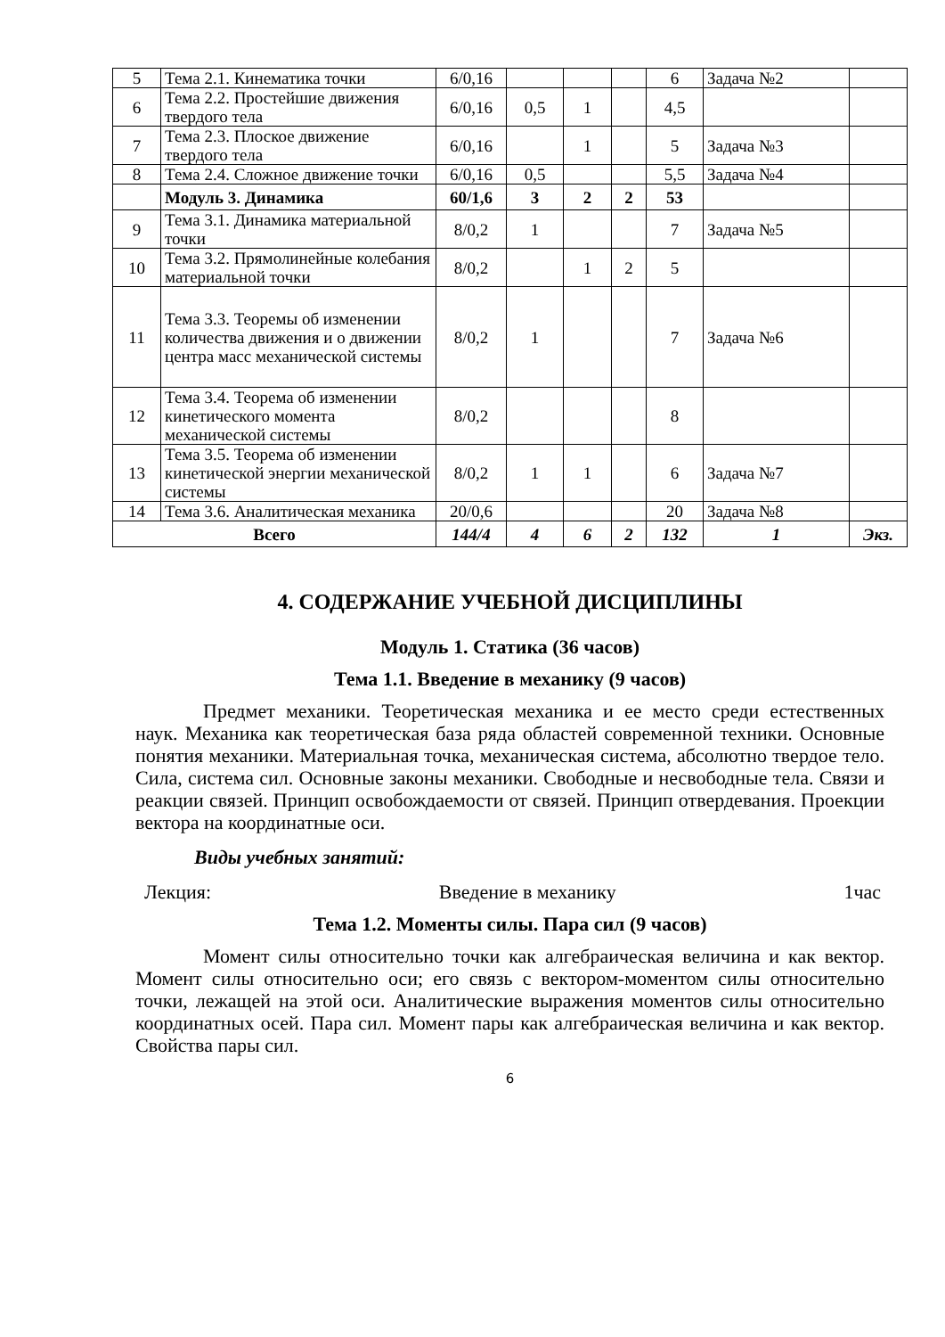| 5 | Тема 2.1. Кинематика точки | 6/0,16 | | | | 6 | Задача №2 | |
| 6 | Тема 2.2. Простейшие движения твердого тела | 6/0,16 | 0,5 | 1 | | 4,5 | | |
| 7 | Тема 2.3. Плоское движение твердого тела | 6/0,16 | | 1 | | 5 | Задача №3 | |
| 8 | Тема 2.4. Сложное движение точки | 6/0,16 | 0,5 | | | 5,5 | Задача №4 | |
| | Модуль 3. Динамика | 60/1,6 | 3 | 2 | 2 | 53 | | |
| 9 | Тема 3.1. Динамика материальной точки | 8/0,2 | 1 | | | 7 | Задача №5 | |
| 10 | Тема 3.2. Прямолинейные колебания материальной точки | 8/0,2 | | 1 | 2 | 5 | | |
| 11 | Тема 3.3. Теоремы об изменении количества движения и о движении центра масс механической системы | 8/0,2 | 1 | | | 7 | Задача №6 | |
| 12 | Тема 3.4. Теорема об изменении кинетического момента механической системы | 8/0,2 | | | | 8 | | |
| 13 | Тема 3.5. Теорема об изменении кинетической энергии механической системы | 8/0,2 | 1 | 1 | | 6 | Задача №7 | |
| 14 | Тема 3.6. Аналитическая механика | 20/0,6 | | | | 20 | Задача №8 | |
| Всего | | 144/4 | 4 | 6 | 2 | 132 | 1 | Экз. |
4. СОДЕРЖАНИЕ УЧЕБНОЙ ДИСЦИПЛИНЫ
Модуль 1. Статика (36 часов)
Тема 1.1. Введение в механику (9 часов)
Предмет механики. Теоретическая механика и ее место среди естественных наук. Механика как теоретическая база ряда областей современной техники. Основные понятия механики. Материальная точка, механическая система, абсолютно твердое тело. Сила, система сил. Основные законы механики. Свободные и несвободные тела. Связи и реакции связей. Принцип освобождаемости от связей. Принцип отвердевания. Проекции вектора на координатные оси.
Виды учебных занятий:
Лекция: Введение в механику 1час
Тема 1.2. Моменты силы. Пара сил (9 часов)
Момент силы относительно точки как алгебраическая величина и как вектор. Момент силы относительно оси; его связь с вектором-моментом силы относительно точки, лежащей на этой оси. Аналитические выражения моментов силы относительно координатных осей. Пара сил. Момент пары как алгебраическая величина и как вектор. Свойства пары сил.
6